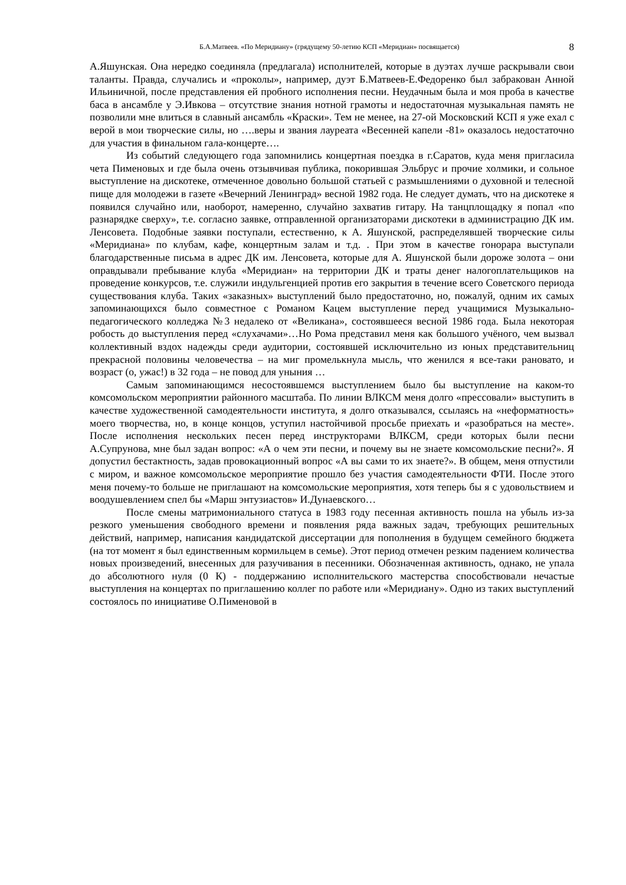Б.А.Матвеев. «По Меридиану» (грядущему 50-летию КСП «Меридиан» посвящается) 8
А.Яшунская. Она нередко соединяла (предлагала) исполнителей, которые в дуэтах лучше раскрывали свои таланты. Правда, случались и «проколы», например, дуэт Б.Матвеев-Е.Федоренко был забракован Анной Ильиничной, после представления ей пробного исполнения песни. Неудачным была и моя проба в качестве баса в ансамбле у Э.Ивкова – отсутствие знания нотной грамоты и недостаточная музыкальная память не позволили мне влиться в славный ансамбль «Краски». Тем не менее, на 27-ой Московский КСП я уже ехал с верой в мои творческие силы, но ….веры и звания лауреата «Весенней капели -81» оказалось недостаточно для участия в финальном гала-концерте….
Из событий следующего года запомнились концертная поездка в г.Саратов, куда меня пригласила чета Пименовых и где была очень отзывчивая публика, покорившая Эльбрус и прочие холмики, и сольное выступление на дискотеке, отмеченное довольно большой статьей с размышлениями о духовной и телесной пище для молодежи в газете «Вечерний Ленинград» весной 1982 года. Не следует думать, что на дискотеке я появился случайно или, наоборот, намеренно, случайно захватив гитару. На танцплощадку я попал «по разнарядке сверху», т.е. согласно заявке, отправленной организаторами дискотеки в администрацию ДК им. Ленсовета. Подобные заявки поступали, естественно, к А. Яшунской, распределявшей творческие силы «Меридиана» по клубам, кафе, концертным залам и т.д. . При этом в качестве гонорара выступали благодарственные письма в адрес ДК им. Ленсовета, которые для А. Яшунской были дороже золота – они оправдывали пребывание клуба «Меридиан» на территории ДК и траты денег налогоплательщиков на проведение конкурсов, т.е. служили индульгенцией против его закрытия в течение всего Советского периода существования клуба. Таких «заказных» выступлений было предостаточно, но, пожалуй, одним их самых запоминающихся было совместное с Романом Кацем выступление перед учащимися Музыкально-педагогического колледжа №3 недалеко от «Великана», состоявшееся весной 1986 года. Была некоторая робость до выступления перед «слухачами»…Но Рома представил меня как большого учёного, чем вызвал коллективный вздох надежды среди аудитории, состоявшей исключительно из юных представительниц прекрасной половины человечества – на миг промелькнула мысль, что женился я все-таки рановато, и возраст (о, ужас!) в 32 года – не повод для уныния …
Самым запоминающимся несостоявшемся выступлением было бы выступление на каком-то комсомольском мероприятии районного масштаба. По линии ВЛКСМ меня долго «прессовали» выступить в качестве художественной самодеятельности института, я долго отказывался, ссылаясь на «неформатность» моего творчества, но, в конце концов, уступил настойчивой просьбе приехать и «разобраться на месте». После исполнения нескольких песен перед инструкторами ВЛКСМ, среди которых были песни А.Супрунова, мне был задан вопрос: «А о чем эти песни, и почему вы не знаете комсомольские песни?». Я допустил бестактность, задав провокационный вопрос «А вы сами то их знаете?». В общем, меня отпустили с миром, и важное комсомольское мероприятие прошло без участия самодеятельности ФТИ. После этого меня почему-то больше не приглашают на комсомольские мероприятия, хотя теперь бы я с удовольствием и воодушевлением спел бы «Марш энтузиастов» И.Дунаевского…
После смены матримониального статуса в 1983 году песенная активность пошла на убыль из-за резкого уменьшения свободного времени и появления ряда важных задач, требующих решительных действий, например, написания кандидатской диссертации для пополнения в будущем семейного бюджета (на тот момент я был единственным кормильцем в семье). Этот период отмечен резким падением количества новых произведений, внесенных для разучивания в песенники. Обозначенная активность, однако, не упала до абсолютного нуля (0 К) - поддержанию исполнительского мастерства способствовали нечастые выступления на концертах по приглашению коллег по работе или «Меридиану». Одно из таких выступлений состоялось по инициативе О.Пименовой в